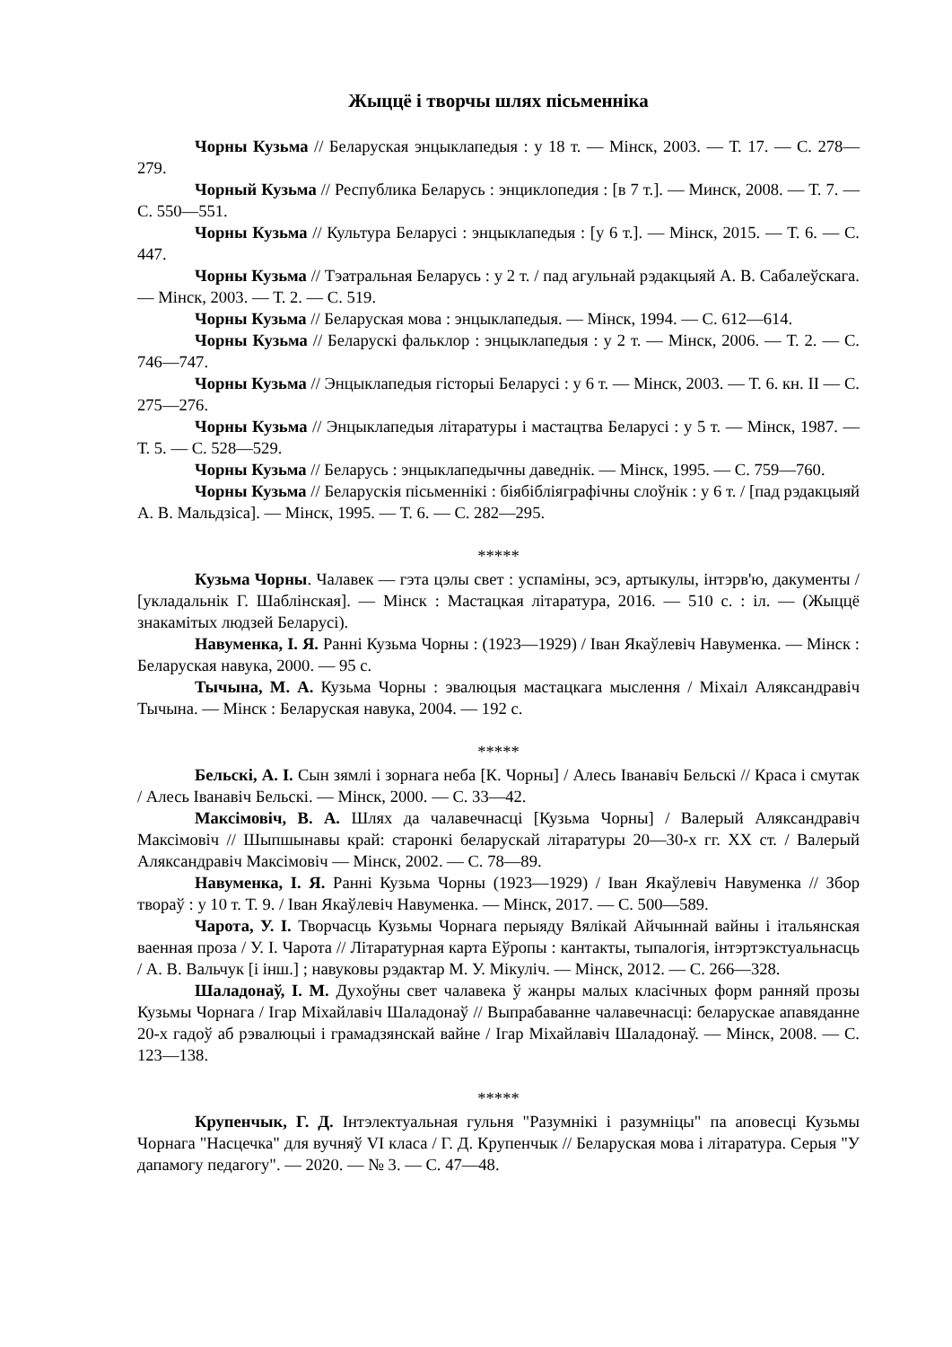Жыццё і творчы шлях пісьменніка
Чорны Кузьма // Беларуская энцыклапедыя : у 18 т. — Мінск, 2003. — Т. 17. — С. 278—279.
Чорный Кузьма // Республика Беларусь : энциклопедия : [в 7 т.]. — Минск, 2008. — Т. 7. — С. 550—551.
Чорны Кузьма // Культура Беларусі : энцыклапедыя : [у 6 т.]. — Мінск, 2015. — Т. 6. — С. 447.
Чорны Кузьма // Тэатральная Беларусь : у 2 т. / пад агульнай рэдакцыяй А. В. Сабалеўскага. — Мінск, 2003. — Т. 2. — С. 519.
Чорны Кузьма // Беларуская мова : энцыклапедыя. — Мінск, 1994. — С. 612—614.
Чорны Кузьма // Беларускі фальклор : энцыклапедыя : у 2 т. — Мінск, 2006. — Т. 2. — С. 746—747.
Чорны Кузьма // Энцыклапедыя гісторыі Беларусі : у 6 т. — Мінск, 2003. — Т. 6. кн. II — С. 275—276.
Чорны Кузьма // Энцыклапедыя літаратуры і мастацтва Беларусі : у 5 т. — Мінск, 1987. — Т. 5. — С. 528—529.
Чорны Кузьма // Беларусь : энцыклапедычны даведнік. — Мінск, 1995. — С. 759—760.
Чорны Кузьма // Беларускія пісьменнікі : біябібліяграфічны слоўнік : у 6 т. / [пад рэдакцыяй А. В. Мальдзіса]. — Мінск, 1995. — Т. 6. — С. 282—295.
*****
Кузьма Чорны. Чалавек — гэта цэлы свет : успаміны, эсэ, артыкулы, інтэрв'ю, дакументы / [укладальнік Г. Шаблінская]. — Мінск : Мастацкая літаратура, 2016. — 510 с. : іл. — (Жыццё знакамітых людзей Беларусі).
Навуменка, І. Я. Ранні Кузьма Чорны : (1923—1929) / Іван Якаўлевіч Навуменка. — Мінск : Беларуская навука, 2000. — 95 с.
Тычына, М. А. Кузьма Чорны : эвалюцыя мастацкага мыслення / Міхаіл Аляксандравіч Тычына. — Мінск : Беларуская навука, 2004. — 192 с.
*****
Бельскі, А. І. Сын зямлі і зорнага неба [К. Чорны] / Алесь Іванавіч Бельскі // Краса і смутак / Алесь Іванавіч Бельскі. — Мінск, 2000. — С. 33—42.
Максімовіч, В. А. Шлях да чалавечнасці [Кузьма Чорны] / Валерый Аляксандравіч Максімовіч // Шыпшынавы край: старонкі беларускай літаратуры 20—30-х гг. XX ст. / Валерый Аляксандравіч Максімовіч — Мінск, 2002. — С. 78—89.
Навуменка, І. Я. Ранні Кузьма Чорны (1923—1929) / Іван Якаўлевіч Навуменка // Збор твораў : у 10 т. Т. 9. / Іван Якаўлевіч Навуменка. — Мінск, 2017. — С. 500—589.
Чарота, У. І. Творчасць Кузьмы Чорнага перыяду Вялікай Айчыннай вайны і італьянская ваенная проза / У. І. Чарота // Літаратурная карта Еўропы : кантакты, тыпалогія, інтэртэкстуальнасць / А. В. Вальчук [і інш.] ; навуковы рэдактар М. У. Мікуліч. — Мінск, 2012. — С. 266—328.
Шаладонаў, І. М. Духоўны свет чалавека ў жанры малых класічных форм ранняй прозы Кузьмы Чорнага / Ігар Міхайлавіч Шаладонаў // Выпрабаванне чалавечнасці: беларускае апавяданне 20-х гадоў аб рэвалюцыі і грамадзянскай вайне / Ігар Міхайлавіч Шаладонаў. — Мінск, 2008. — С. 123—138.
*****
Крупенчык, Г. Д. Інтэлектуальная гульня "Разумнікі і разумніцы" па аповесці Кузьмы Чорнага "Насцечка" для вучняў VI класа / Г. Д. Крупенчык // Беларуская мова і літаратура. Серыя "У дапамогу педагогу". — 2020. — № 3. — С. 47—48.